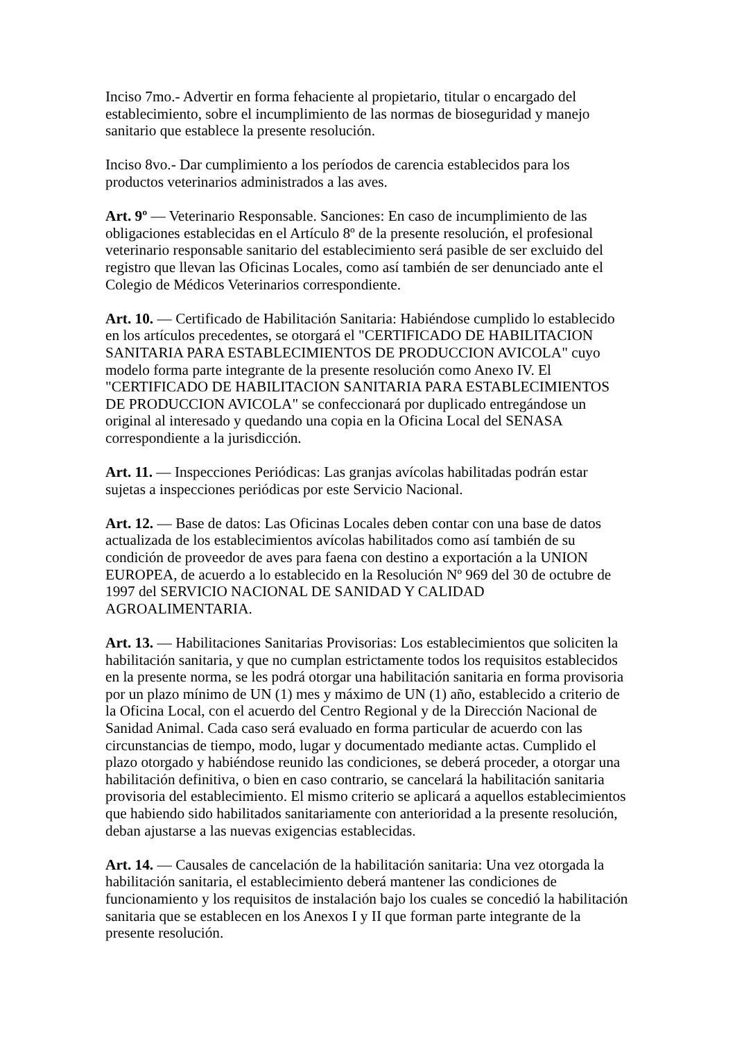Inciso 7mo.- Advertir en forma fehaciente al propietario, titular o encargado del establecimiento, sobre el incumplimiento de las normas de bioseguridad y manejo sanitario que establece la presente resolución.
Inciso 8vo.- Dar cumplimiento a los períodos de carencia establecidos para los productos veterinarios administrados a las aves.
Art. 9º — Veterinario Responsable. Sanciones: En caso de incumplimiento de las obligaciones establecidas en el Artículo 8º de la presente resolución, el profesional veterinario responsable sanitario del establecimiento será pasible de ser excluido del registro que llevan las Oficinas Locales, como así también de ser denunciado ante el Colegio de Médicos Veterinarios correspondiente.
Art. 10. — Certificado de Habilitación Sanitaria: Habiéndose cumplido lo establecido en los artículos precedentes, se otorgará el "CERTIFICADO DE HABILITACION SANITARIA PARA ESTABLECIMIENTOS DE PRODUCCION AVICOLA" cuyo modelo forma parte integrante de la presente resolución como Anexo IV. El "CERTIFICADO DE HABILITACION SANITARIA PARA ESTABLECIMIENTOS DE PRODUCCION AVICOLA" se confeccionará por duplicado entregándose un original al interesado y quedando una copia en la Oficina Local del SENASA correspondiente a la jurisdicción.
Art. 11. — Inspecciones Periódicas: Las granjas avícolas habilitadas podrán estar sujetas a inspecciones periódicas por este Servicio Nacional.
Art. 12. — Base de datos: Las Oficinas Locales deben contar con una base de datos actualizada de los establecimientos avícolas habilitados como así también de su condición de proveedor de aves para faena con destino a exportación a la UNION EUROPEA, de acuerdo a lo establecido en la Resolución Nº 969 del 30 de octubre de 1997 del SERVICIO NACIONAL DE SANIDAD Y CALIDAD AGROALIMENTARIA.
Art. 13. — Habilitaciones Sanitarias Provisorias: Los establecimientos que soliciten la habilitación sanitaria, y que no cumplan estrictamente todos los requisitos establecidos en la presente norma, se les podrá otorgar una habilitación sanitaria en forma provisoria por un plazo mínimo de UN (1) mes y máximo de UN (1) año, establecido a criterio de la Oficina Local, con el acuerdo del Centro Regional y de la Dirección Nacional de Sanidad Animal. Cada caso será evaluado en forma particular de acuerdo con las circunstancias de tiempo, modo, lugar y documentado mediante actas. Cumplido el plazo otorgado y habiéndose reunido las condiciones, se deberá proceder, a otorgar una habilitación definitiva, o bien en caso contrario, se cancelará la habilitación sanitaria provisoria del establecimiento. El mismo criterio se aplicará a aquellos establecimientos que habiendo sido habilitados sanitariamente con anterioridad a la presente resolución, deban ajustarse a las nuevas exigencias establecidas.
Art. 14. — Causales de cancelación de la habilitación sanitaria: Una vez otorgada la habilitación sanitaria, el establecimiento deberá mantener las condiciones de funcionamiento y los requisitos de instalación bajo los cuales se concedió la habilitación sanitaria que se establecen en los Anexos I y II que forman parte integrante de la presente resolución.